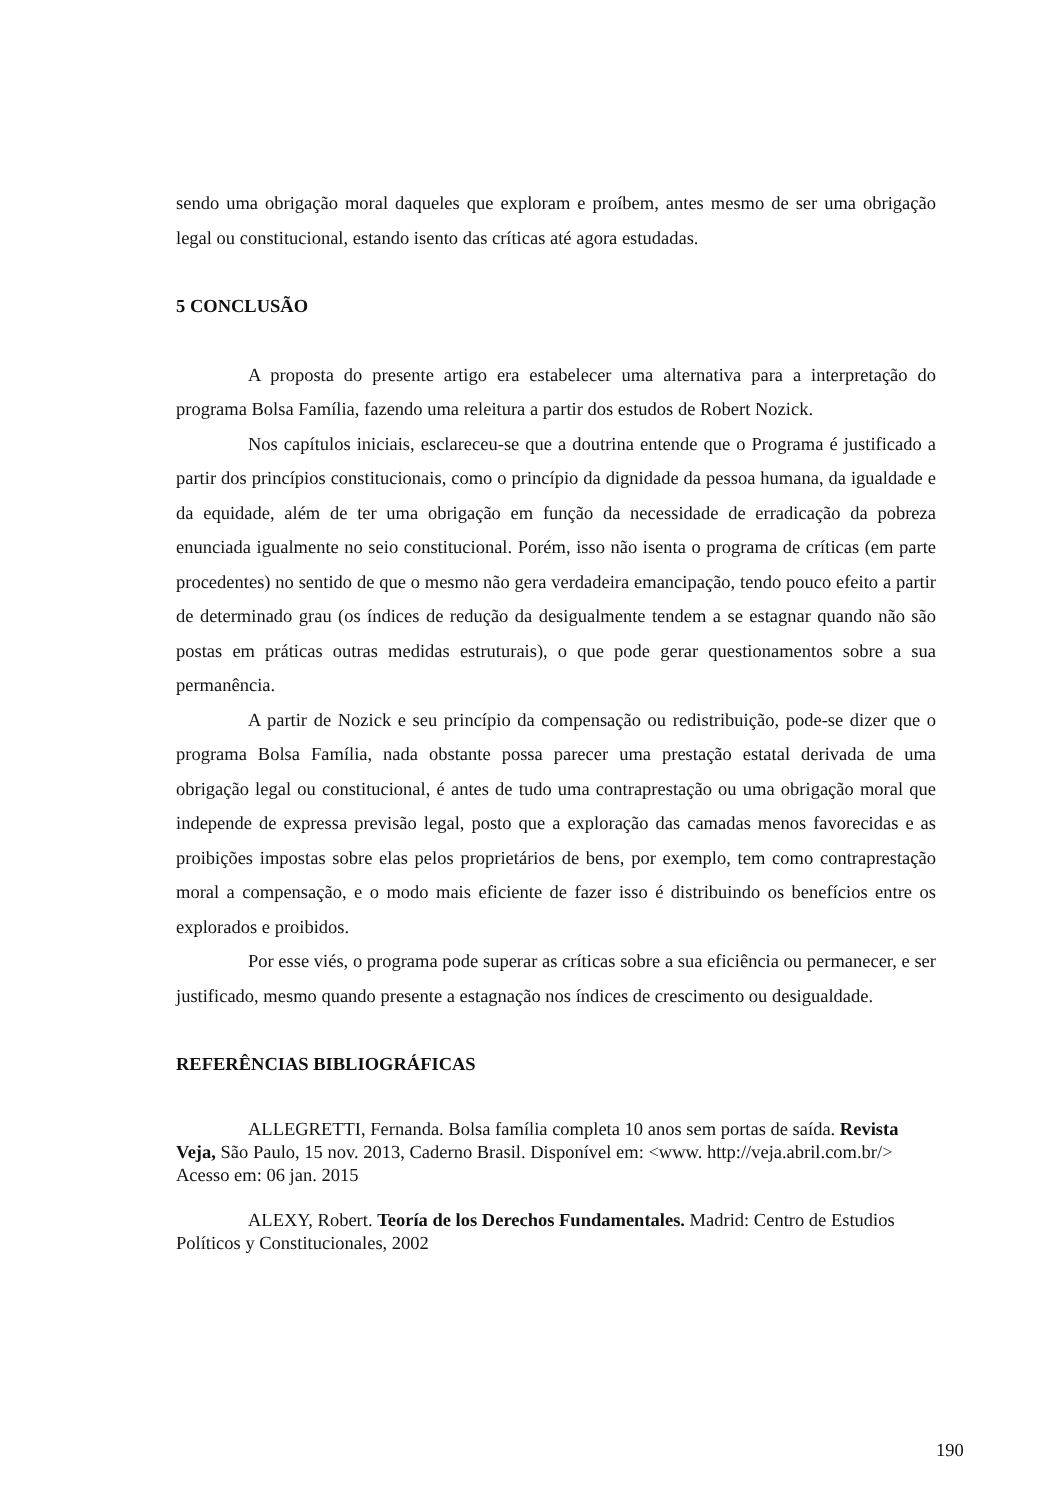sendo uma obrigação moral daqueles que exploram e proíbem, antes mesmo de ser uma obrigação legal ou constitucional, estando isento das críticas até agora estudadas.
5 CONCLUSÃO
A proposta do presente artigo era estabelecer uma alternativa para a interpretação do programa Bolsa Família, fazendo uma releitura a partir dos estudos de Robert Nozick.
Nos capítulos iniciais, esclareceu-se que a doutrina entende que o Programa é justificado a partir dos princípios constitucionais, como o princípio da dignidade da pessoa humana, da igualdade e da equidade, além de ter uma obrigação em função da necessidade de erradicação da pobreza enunciada igualmente no seio constitucional. Porém, isso não isenta o programa de críticas (em parte procedentes) no sentido de que o mesmo não gera verdadeira emancipação, tendo pouco efeito a partir de determinado grau (os índices de redução da desigualmente tendem a se estagnar quando não são postas em práticas outras medidas estruturais), o que pode gerar questionamentos sobre a sua permanência.
A partir de Nozick e seu princípio da compensação ou redistribuição, pode-se dizer que o programa Bolsa Família, nada obstante possa parecer uma prestação estatal derivada de uma obrigação legal ou constitucional, é antes de tudo uma contraprestação ou uma obrigação moral que independe de expressa previsão legal, posto que a exploração das camadas menos favorecidas e as proibições impostas sobre elas pelos proprietários de bens, por exemplo, tem como contraprestação moral a compensação, e o modo mais eficiente de fazer isso é distribuindo os benefícios entre os explorados e proibidos.
Por esse viés, o programa pode superar as críticas sobre a sua eficiência ou permanecer, e ser justificado, mesmo quando presente a estagnação nos índices de crescimento ou desigualdade.
REFERÊNCIAS BIBLIOGRÁFICAS
ALLEGRETTI, Fernanda. Bolsa família completa 10 anos sem portas de saída. Revista Veja, São Paulo, 15 nov. 2013, Caderno Brasil. Disponível em: <www. http://veja.abril.com.br/> Acesso em: 06 jan. 2015
ALEXY, Robert. Teoría de los Derechos Fundamentales. Madrid: Centro de Estudios Políticos y Constitucionales, 2002
190